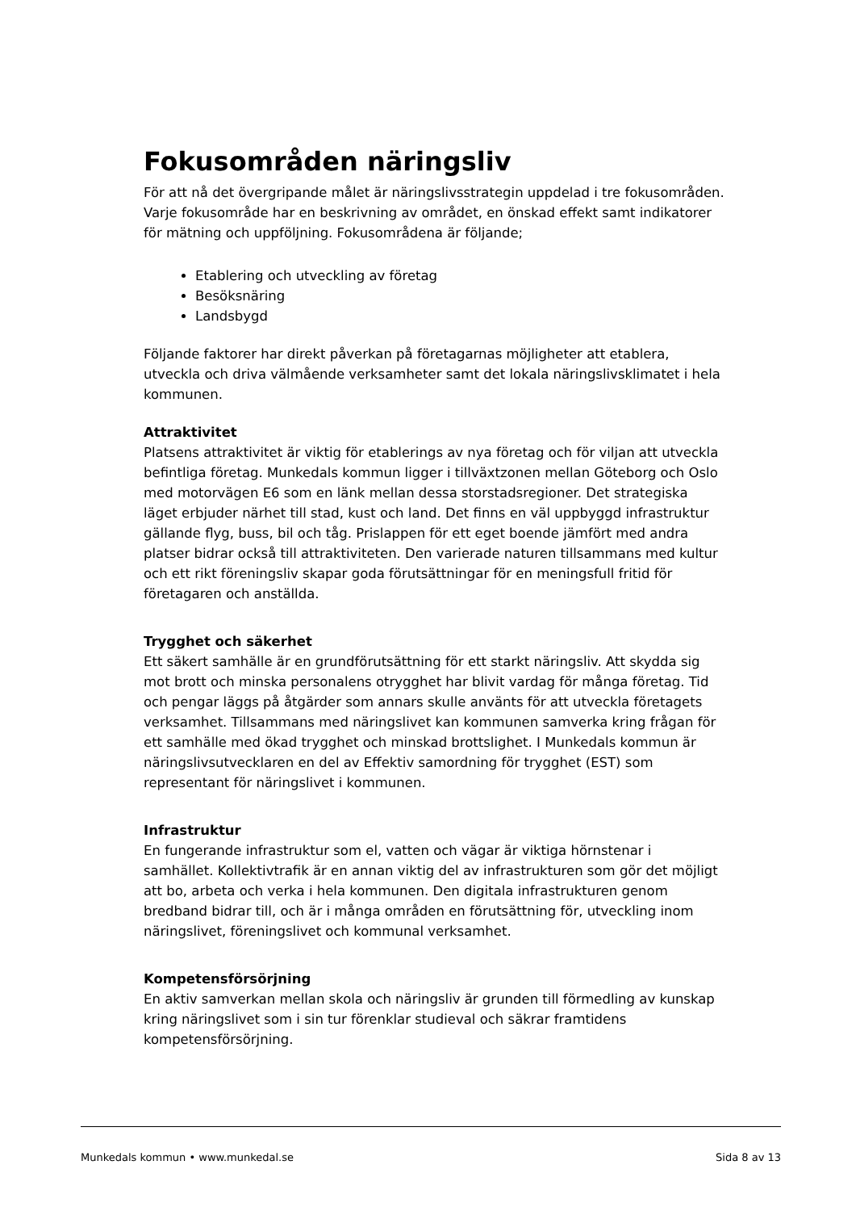Fokusområden näringsliv
För att nå det övergripande målet är näringslivsstrategin uppdelad i tre fokusområden. Varje fokusområde har en beskrivning av området, en önskad effekt samt indikatorer för mätning och uppföljning. Fokusområdena är följande;
Etablering och utveckling av företag
Besöksnäring
Landsbygd
Följande faktorer har direkt påverkan på företagarnas möjligheter att etablera, utveckla och driva välmående verksamheter samt det lokala näringslivsklimatet i hela kommunen.
Attraktivitet
Platsens attraktivitet är viktig för etablerings av nya företag och för viljan att utveckla befintliga företag. Munkedals kommun ligger i tillväxtzonen mellan Göteborg och Oslo med motorvägen E6 som en länk mellan dessa storstadsregioner. Det strategiska läget erbjuder närhet till stad, kust och land. Det finns en väl uppbyggd infrastruktur gällande flyg, buss, bil och tåg. Prislappen för ett eget boende jämfört med andra platser bidrar också till attraktiviteten. Den varierade naturen tillsammans med kultur och ett rikt föreningsliv skapar goda förutsättningar för en meningsfull fritid för företagaren och anställda.
Trygghet och säkerhet
Ett säkert samhälle är en grundförutsättning för ett starkt näringsliv. Att skydda sig mot brott och minska personalens otrygghet har blivit vardag för många företag. Tid och pengar läggs på åtgärder som annars skulle använts för att utveckla företagets verksamhet. Tillsammans med näringslivet kan kommunen samverka kring frågan för ett samhälle med ökad trygghet och minskad brottslighet. I Munkedals kommun är näringslivsutvecklaren en del av Effektiv samordning för trygghet (EST) som representant för näringslivet i kommunen.
Infrastruktur
En fungerande infrastruktur som el, vatten och vägar är viktiga hörnstenar i samhället. Kollektivtrafik är en annan viktig del av infrastrukturen som gör det möjligt att bo, arbeta och verka i hela kommunen. Den digitala infrastrukturen genom bredband bidrar till, och är i många områden en förutsättning för, utveckling inom näringslivet, föreningslivet och kommunal verksamhet.
Kompetensförsörjning
En aktiv samverkan mellan skola och näringsliv är grunden till förmedling av kunskap kring näringslivet som i sin tur förenklar studieval och säkrar framtidens kompetensförsörjning.
Munkedals kommun • www.munkedal.se Sida 8 av 13